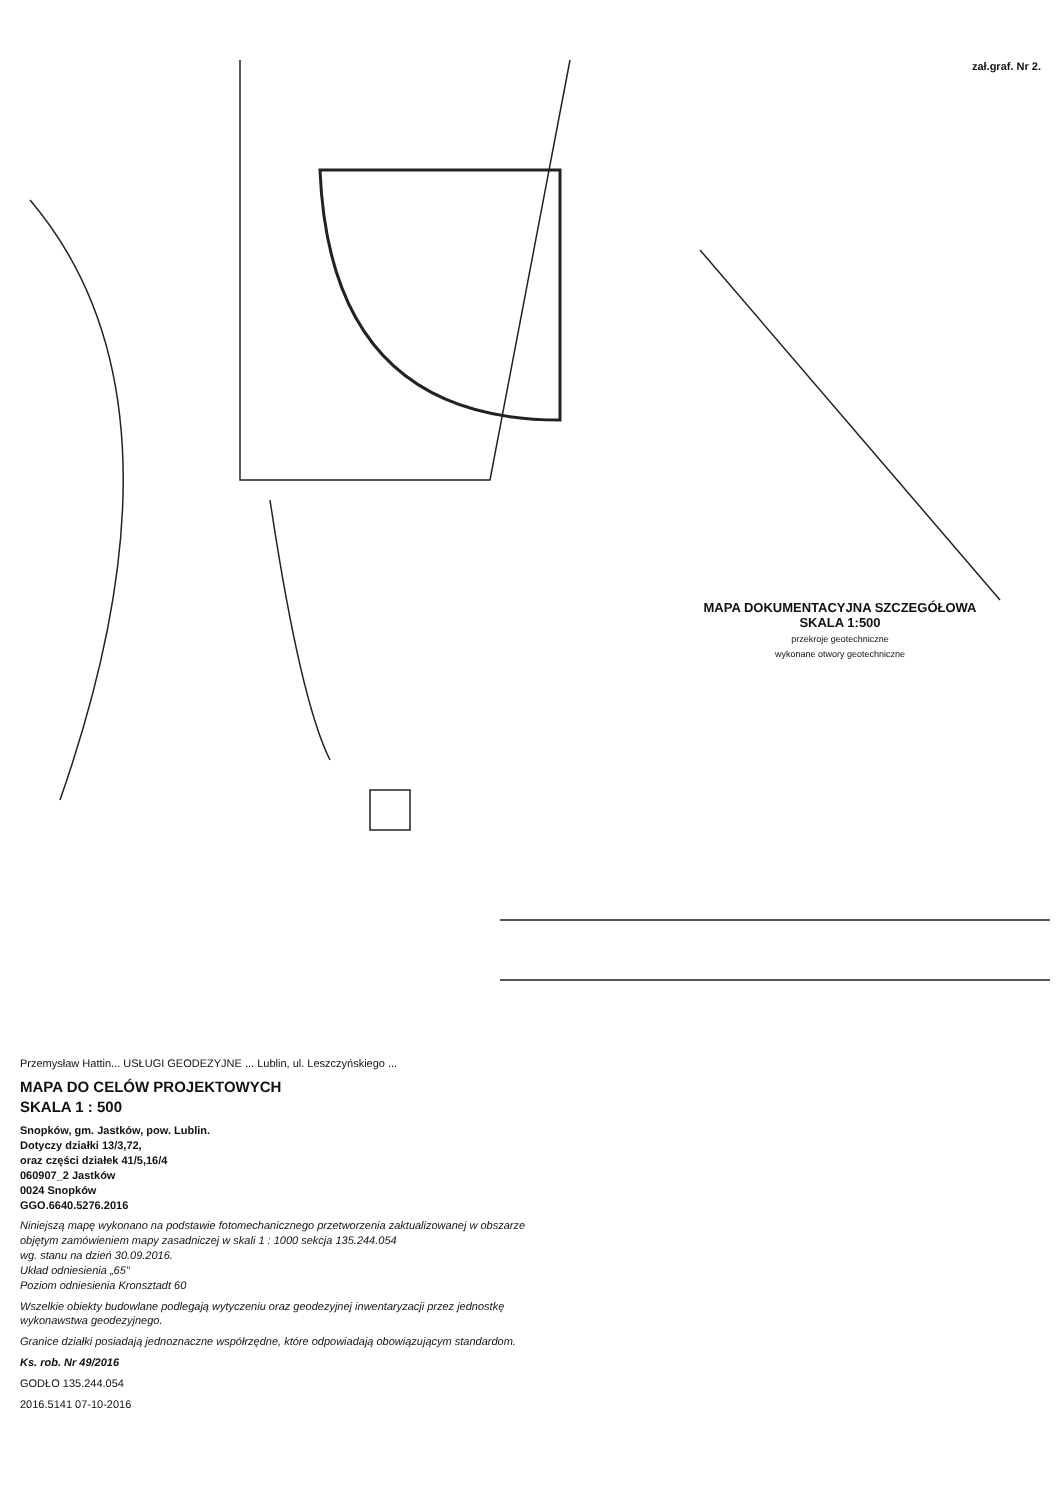zał.graf. Nr 2.
MAPA DOKUMENTACYJNA SZCZEGÓŁOWA
SKALA 1:500
przekroje geotechniczne
wykonane otwory geotechniczne
Przemysław Hattin... USŁUGI GEODEZYJNE ... Lublin, ul. Leszczyńskiego ...
MAPA DO CELÓW PROJEKTOWYCH
SKALA 1 : 500
Snopków, gm. Jastków, pow. Lublin.
Dotyczy działki 13/3,72,
oraz części działek 41/5,16/4
060907_2 Jastków
0024 Snopków
GGO.6640.5276.2016
Niniejszą mapę wykonano na podstawie fotomechanicznego przetworzenia zaktualizowanej w obszarze objętym zamówieniem mapy zasadniczej w skali 1 : 1000 sekcja 135.244.054
wg. stanu na dzień 30.09.2016.
Układ odniesienia „65"
Poziom odniesienia Kronsztadt 60
Wszelkie obiekty budowlane podlegają wytyczeniu oraz geodezyjnej inwentaryzacji przez jednostkę wykonawstwa geodezyjnego.
Granice działki posiadają jednoznaczne współrzędne, które odpowiadają obowiązującym standardom.
Ks. rob. Nr 49/2016
GODŁO 135.244.054
2016.5141 07-10-2016